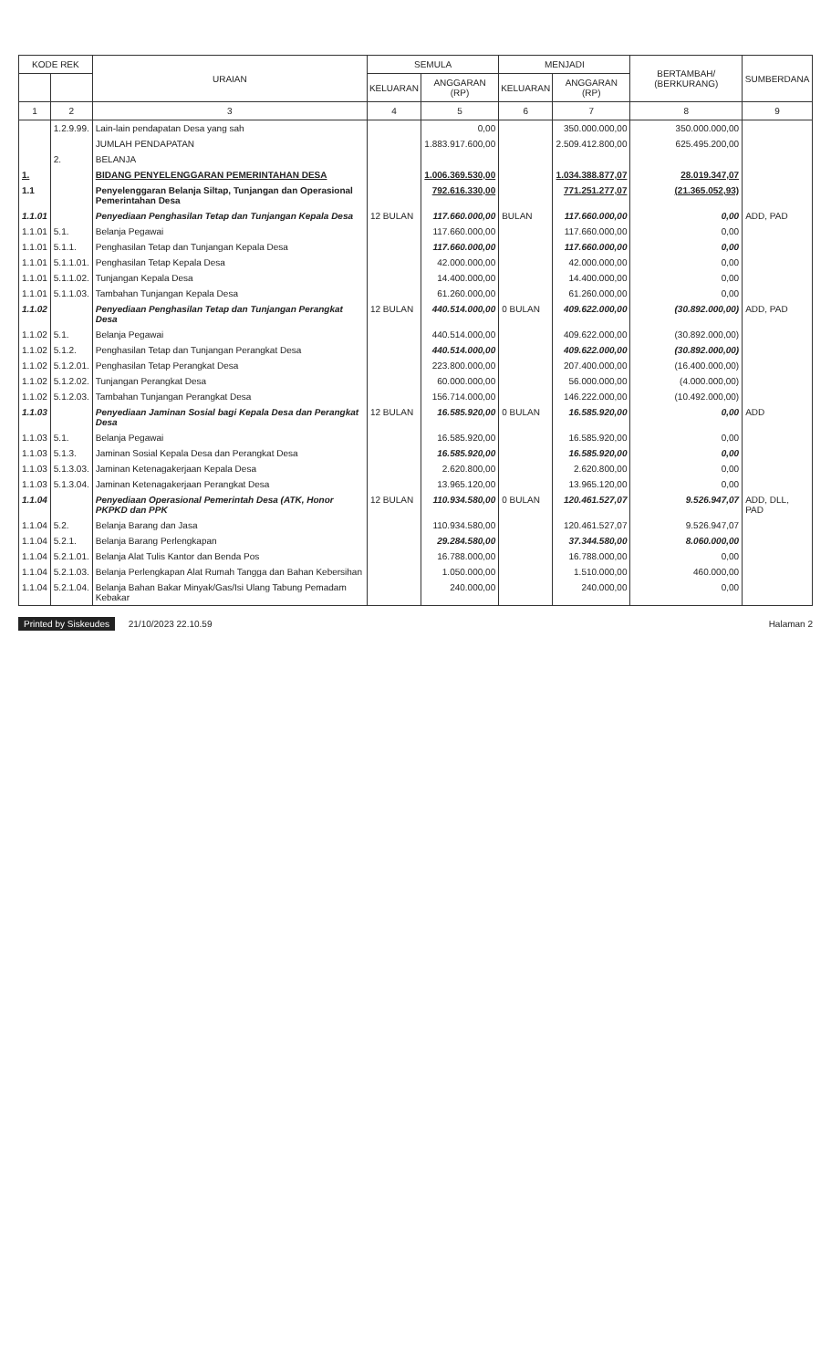| KODE REK | | URAIAN | SEMULA | | MENJADI | | BERTAMBAH/ (BERKURANG) | SUMBERDANA |
| --- | --- | --- | --- | --- | --- | --- | --- | --- |
| | | | KELUARAN | ANGGARAN (RP) | KELUARAN | ANGGARAN (RP) | | |
| 1 | 2 | 3 | 4 | 5 | 6 | 7 | 8 | 9 |
| | 1.2.9.99. | Lain-lain pendapatan Desa yang sah | | 0,00 | | 350.000.000,00 | 350.000.000,00 | |
| | | JUMLAH PENDAPATAN | | 1.883.917.600,00 | | 2.509.412.800,00 | 625.495.200,00 | |
| | 2. | BELANJA | | | | | | |
| 1. | | BIDANG PENYELENGGARAN PEMERINTAHAN DESA | | 1.006.369.530,00 | | 1.034.388.877,07 | 28.019.347,07 | |
| 1.1 | | Penyelenggaran Belanja Siltap, Tunjangan dan Operasional Pemerintahan Desa | | 792.616.330,00 | | 771.251.277,07 | (21.365.052,93) | |
| 1.1.01 | | Penyediaan Penghasilan Tetap dan Tunjangan Kepala Desa | 12 BULAN | 117.660.000,00 | BULAN | 117.660.000,00 | 0,00 | ADD, PAD |
| 1.1.01 | 5.1. | Belanja Pegawai | | 117.660.000,00 | | 117.660.000,00 | 0,00 | |
| 1.1.01 | 5.1.1. | Penghasilan Tetap dan Tunjangan Kepala Desa | | 117.660.000,00 | | 117.660.000,00 | 0,00 | |
| 1.1.01 | 5.1.1.01. | Penghasilan Tetap Kepala Desa | | 42.000.000,00 | | 42.000.000,00 | 0,00 | |
| 1.1.01 | 5.1.1.02. | Tunjangan Kepala Desa | | 14.400.000,00 | | 14.400.000,00 | 0,00 | |
| 1.1.01 | 5.1.1.03. | Tambahan Tunjangan Kepala Desa | | 61.260.000,00 | | 61.260.000,00 | 0,00 | |
| 1.1.02 | | Penyediaan Penghasilan Tetap dan Tunjangan Perangkat Desa | 12 BULAN | 440.514.000,00 | 0 BULAN | 409.622.000,00 | (30.892.000,00) | ADD, PAD |
| 1.1.02 | 5.1. | Belanja Pegawai | | 440.514.000,00 | | 409.622.000,00 | (30.892.000,00) | |
| 1.1.02 | 5.1.2. | Penghasilan Tetap dan Tunjangan Perangkat Desa | | 440.514.000,00 | | 409.622.000,00 | (30.892.000,00) | |
| 1.1.02 | 5.1.2.01. | Penghasilan Tetap Perangkat Desa | | 223.800.000,00 | | 207.400.000,00 | (16.400.000,00) | |
| 1.1.02 | 5.1.2.02. | Tunjangan Perangkat Desa | | 60.000.000,00 | | 56.000.000,00 | (4.000.000,00) | |
| 1.1.02 | 5.1.2.03. | Tambahan Tunjangan Perangkat Desa | | 156.714.000,00 | | 146.222.000,00 | (10.492.000,00) | |
| 1.1.03 | | Penyediaan Jaminan Sosial bagi Kepala Desa dan Perangkat Desa | 12 BULAN | 16.585.920,00 | 0 BULAN | 16.585.920,00 | 0,00 | ADD |
| 1.1.03 | 5.1. | Belanja Pegawai | | 16.585.920,00 | | 16.585.920,00 | 0,00 | |
| 1.1.03 | 5.1.3. | Jaminan Sosial Kepala Desa dan Perangkat Desa | | 16.585.920,00 | | 16.585.920,00 | 0,00 | |
| 1.1.03 | 5.1.3.03. | Jaminan Ketenagakerjaan Kepala Desa | | 2.620.800,00 | | 2.620.800,00 | 0,00 | |
| 1.1.03 | 5.1.3.04. | Jaminan Ketenagakerjaan Perangkat Desa | | 13.965.120,00 | | 13.965.120,00 | 0,00 | |
| 1.1.04 | | Penyediaan Operasional Pemerintah Desa (ATK, Honor PKPKD dan PPK | 12 BULAN | 110.934.580,00 | 0 BULAN | 120.461.527,07 | 9.526.947,07 | ADD, DLL, PAD |
| 1.1.04 | 5.2. | Belanja Barang dan Jasa | | 110.934.580,00 | | 120.461.527,07 | 9.526.947,07 | |
| 1.1.04 | 5.2.1. | Belanja Barang Perlengkapan | | 29.284.580,00 | | 37.344.580,00 | 8.060.000,00 | |
| 1.1.04 | 5.2.1.01. | Belanja Alat Tulis Kantor dan Benda Pos | | 16.788.000,00 | | 16.788.000,00 | 0,00 | |
| 1.1.04 | 5.2.1.03. | Belanja Perlengkapan Alat Rumah Tangga dan Bahan Kebersihan | | 1.050.000,00 | | 1.510.000,00 | 460.000,00 | |
| 1.1.04 | 5.2.1.04. | Belanja Bahan Bakar Minyak/Gas/Isi Ulang Tabung Pemadam Kebakar | | 240.000,00 | | 240.000,00 | 0,00 | |
Printed by Siskeudes 21/10/2023 22.10.59
Halaman 2